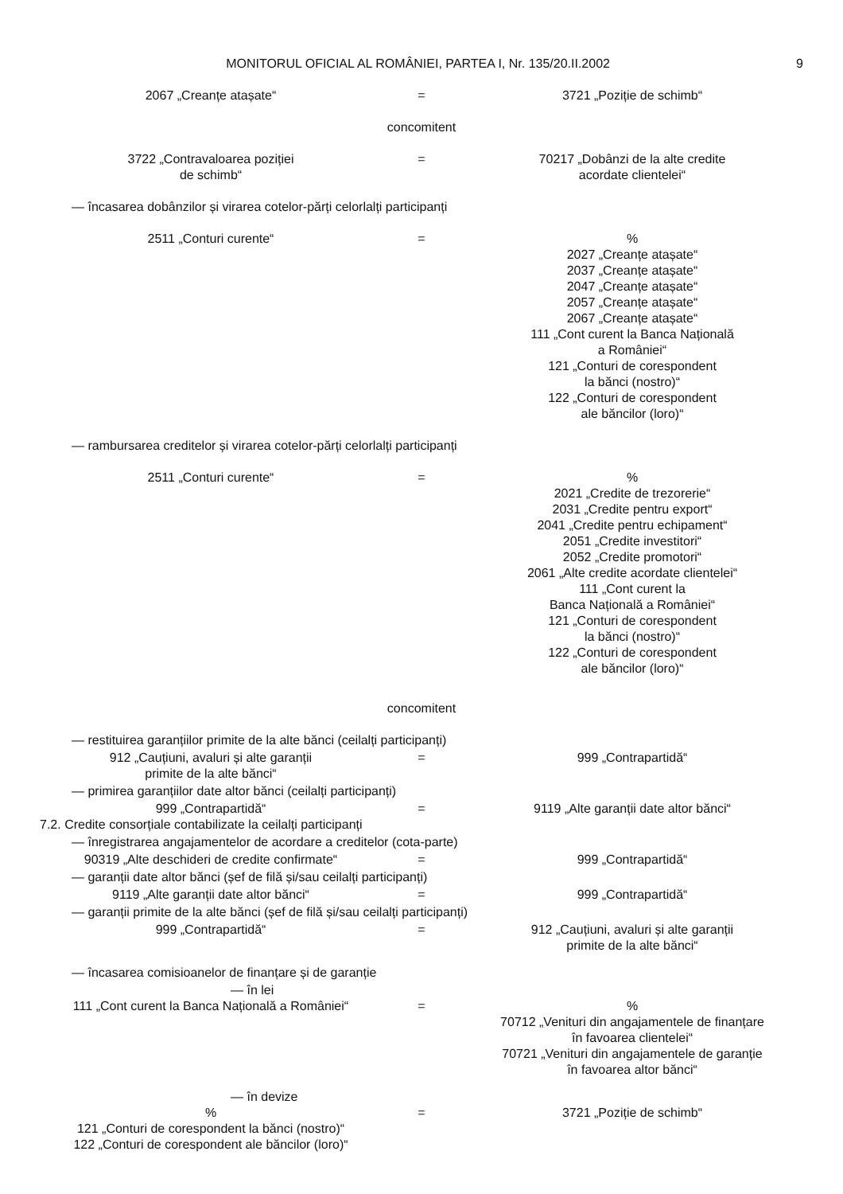MONITORUL OFICIAL AL ROMÂNIEI, PARTEA I, Nr. 135/20.II.2002
9
2067 „Creanțe atașate“
=
3721 „Poziție de schimb“
concomitent
3722 „Contravaloarea poziției
de schimb“
=
70217 „Dobânzi de la alte credite
acordate clientelei“
— încasarea dobânzilor și virarea cotelor-părți celorlalți participanți
2511 „Conturi curente“
=
%
2027 „Creanțe atașate“
2037 „Creanțe atașate“
2047 „Creanțe atașate“
2057 „Creanțe atașate“
2067 „Creanțe atașate“
111 „Cont curent la Banca Națională
a României“
121 „Conturi de corespondent
la bănci (nostro)“
122 „Conturi de corespondent
ale băncilor (loro)“
— rambursarea creditelor și virarea cotelor-părți celorlalți participanți
2511 „Conturi curente“
=
%
2021 „Credite de trezorerie“
2031 „Credite pentru export“
2041 „Credite pentru echipament“
2051 „Credite investitori“
2052 „Credite promotori“
2061 „Alte credite acordate clientelei“
111 „Cont curent la
Banca Națională a României“
121 „Conturi de corespondent
la bănci (nostro)“
122 „Conturi de corespondent
ale băncilor (loro)“
concomitent
— restituirea garanțiilor primite de la alte bănci (ceilalți participanți)
912 „Cauțiuni, avaluri și alte garanții
primite de la alte bănci“
=
999 „Contrapartidă“
— primirea garanțiilor date altor bănci (ceilalți participanți)
999 „Contrapartidă“
=
9119 „Alte garanții date altor bănci“
7.2. Credite consorțiale contabilizate la ceilalți participanți
— înregistrarea angajamentelor de acordare a creditelor (cota-parte)
90319 „Alte deschideri de credite confirmate“
=
999 „Contrapartidă“
— garanții date altor bănci (șef de filă și/sau ceilalți participanți)
9119 „Alte garanții date altor bănci“
=
999 „Contrapartidă“
— garanții primite de la alte bănci (șef de filă și/sau ceilalți participanți)
999 „Contrapartidă“
=
912 „Cauțiuni, avaluri și alte garanții
primite de la alte bănci“
— încasarea comisioanelor de finanțare și de garanție
— în lei
111 „Cont curent la Banca Națională a României“
=
%
70712 „Venituri din angajamentele de finanțare
în favoarea clientelei“
70721 „Venituri din angajamentele de garanție
în favoarea altor bănci“
— în devize
%
121 „Conturi de corespondent la bănci (nostro)“
122 „Conturi de corespondent ale băncilor (loro)“
=
3721 „Poziție de schimb“